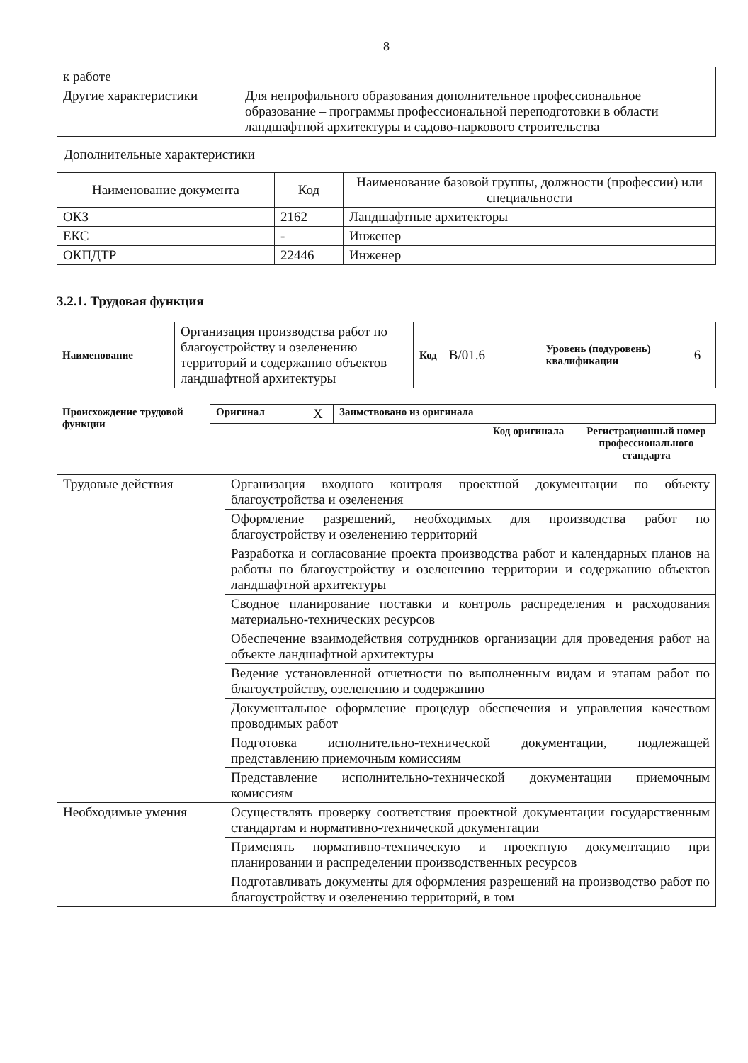8
| к работе | |
| Другие характеристики | Для непрофильного образования дополнительное профессиональное образование – программы профессиональной переподготовки в области ландшафтной архитектуры и садово-паркового строительства |
Дополнительные характеристики
| Наименование документа | Код | Наименование базовой группы, должности (профессии) или специальности |
| --- | --- | --- |
| ОКЗ | 2162 | Ландшафтные архитекторы |
| ЕКС | - | Инженер |
| ОКПДТР | 22446 | Инженер |
3.2.1. Трудовая функция
| Наименование | Организация производства работ по благоустройству и озеленению территорий и содержанию объектов ландшафтной архитектуры | Код | B/01.6 | Уровень (подуровень) квалификации | 6 |
| Происхождение трудовой функции | Оригинал | X | Заимствовано из оригинала | | |
| | | | | Код оригинала | Регистрационный номер профессионального стандарта |
| Трудовые действия | Организация входного контроля проектной документации по объекту благоустройства и озеленения |
| | Оформление разрешений, необходимых для производства работ по благоустройству и озеленению территорий |
| | Разработка и согласование проекта производства работ и календарных планов на работы по благоустройству и озеленению территории и содержанию объектов ландшафтной архитектуры |
| | Сводное планирование поставки и контроль распределения и расходования материально-технических ресурсов |
| | Обеспечение взаимодействия сотрудников организации для проведения работ на объекте ландшафтной архитектуры |
| | Ведение установленной отчетности по выполненным видам и этапам работ по благоустройству, озеленению и содержанию |
| | Документальное оформление процедур обеспечения и управления качеством проводимых работ |
| | Подготовка исполнительно-технической документации, подлежащей представлению приемочным комиссиям |
| | Представление исполнительно-технической документации приемочным комиссиям |
| Необходимые умения | Осуществлять проверку соответствия проектной документации государственным стандартам и нормативно-технической документации |
| | Применять нормативно-техническую и проектную документацию при планировании и распределении производственных ресурсов |
| | Подготавливать документы для оформления разрешений на производство работ по благоустройству и озеленению территорий, в том |